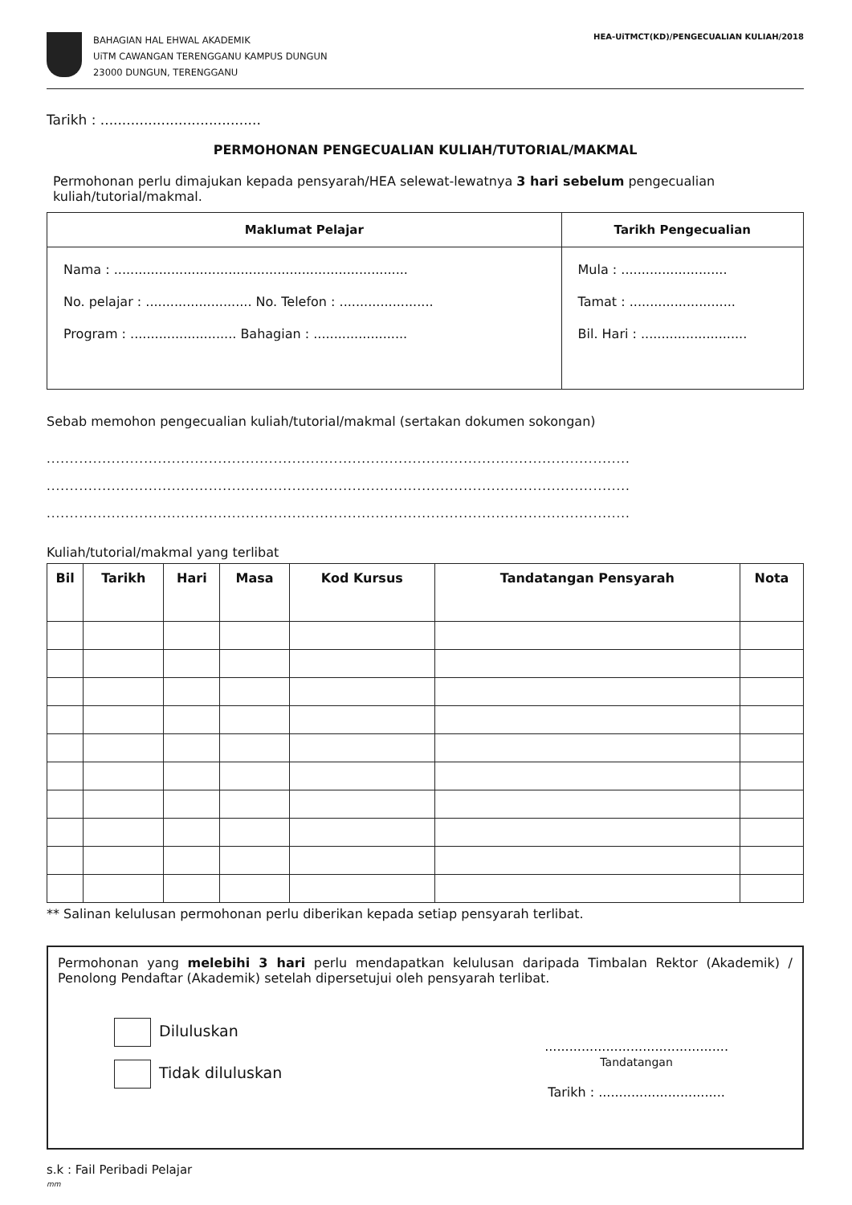BAHAGIAN HAL EHWAL AKADEMIK
UiTM CAWANGAN TERENGGANU KAMPUS DUNGUN
23000 DUNGUN, TERENGGANU
HEA-UiTMCT(KD)/PENGECUALIAN KULIAH/2018
Tarikh : .....................................
PERMOHONAN PENGECUALIAN KULIAH/TUTORIAL/MAKMAL
Permohonan perlu dimajukan kepada pensyarah/HEA selewat-lewatnya 3 hari sebelum pengecualian kuliah/tutorial/makmal.
| Maklumat Pelajar | Tarikh Pengecualian |
| --- | --- |
| Nama : ........................................................................ No. pelajar : .......................... No. Telefon : ....................... Program : .......................... Bahagian : ....................... | Mula : .......................... Tamat : .......................... Bil. Hari : .......................... |
Sebab memohon pengecualian kuliah/tutorial/makmal (sertakan dokumen sokongan)
..............................................................................................................................
..............................................................................................................................
..............................................................................................................................
Kuliah/tutorial/makmal yang terlibat
| Bil | Tarikh | Hari | Masa | Kod Kursus | Tandatangan Pensyarah | Nota |
| --- | --- | --- | --- | --- | --- | --- |
** Salinan kelulusan permohonan perlu diberikan kepada setiap pensyarah terlibat.
Permohonan yang melebihi 3 hari perlu mendapatkan kelulusan daripada Timbalan Rektor (Akademik) / Penolong Pendaftar (Akademik) setelah dipersetujui oleh pensyarah terlibat.
Diluluskan
Tidak diluluskan
.............................................
Tandatangan
Tarikh : ...............................
s.k : Fail Peribadi Pelajar
mm